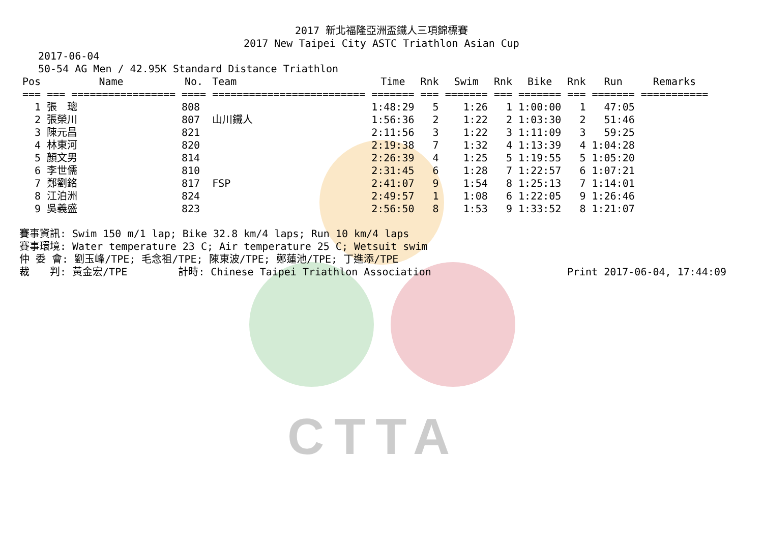CTTA
2017 新北福隆亞洲盃鐵人三項錦標賽
2017 New Taipei City ASTC Triathlon Asian Cup
2017-06-04
50-54 AG Men / 42.95K Standard Distance Triathlon
| Pos | Name | No. | Team | Time | Rnk | Swim | Rnk | Bike | Rnk | Run | Remarks |
| --- | --- | --- | --- | --- | --- | --- | --- | --- | --- | --- | --- |
| === | === ================= | ==== | ========================= | ======= | === | ======= | === | ======= | === | ======= | =========== |
| 1 | 張 璁 | 808 | | 1:48:29 | 5 | 1:26 | 1 | 1:00:00 | 1 | 47:05 | |
| 2 | 張榮川 | 807 | 山川鐵人 | 1:56:36 | 2 | 1:22 | 2 | 1:03:30 | 2 | 51:46 | |
| 3 | 陳元昌 | 821 | | 2:11:56 | 3 | 1:22 | 3 | 1:11:09 | 3 | 59:25 | |
| 4 | 林東河 | 820 | | 2:19:38 | 7 | 1:32 | 4 | 1:13:39 | 4 | 1:04:28 | |
| 5 | 顏文男 | 814 | | 2:26:39 | 4 | 1:25 | 5 | 1:19:55 | 5 | 1:05:20 | |
| 6 | 李世儒 | 810 | | 2:31:45 | 6 | 1:28 | 7 | 1:22:57 | 6 | 1:07:21 | |
| 7 | 鄭劉銘 | 817 | FSP | 2:41:07 | 9 | 1:54 | 8 | 1:25:13 | 7 | 1:14:01 | |
| 8 | 江泊洲 | 824 | | 2:49:57 | 1 | 1:08 | 6 | 1:22:05 | 9 | 1:26:46 | |
| 9 | 吳義盛 | 823 | | 2:56:50 | 8 | 1:53 | 9 | 1:33:52 | 8 | 1:21:07 | |
賽事資訊: Swim 150 m/1 lap; Bike 32.8 km/4 laps; Run 10 km/4 laps
賽事環境: Water temperature 23 C; Air temperature 25 C; Wetsuit swim
仲 委 會: 劉玉峰/TPE; 毛念祖/TPE; 陳東波/TPE; 鄭蓮池/TPE; 丁進添/TPE
裁　　判: 黃金宏/TPE　　　　　計時: Chinese Taipei Triathlon Association Print 2017-06-04, 17:44:09